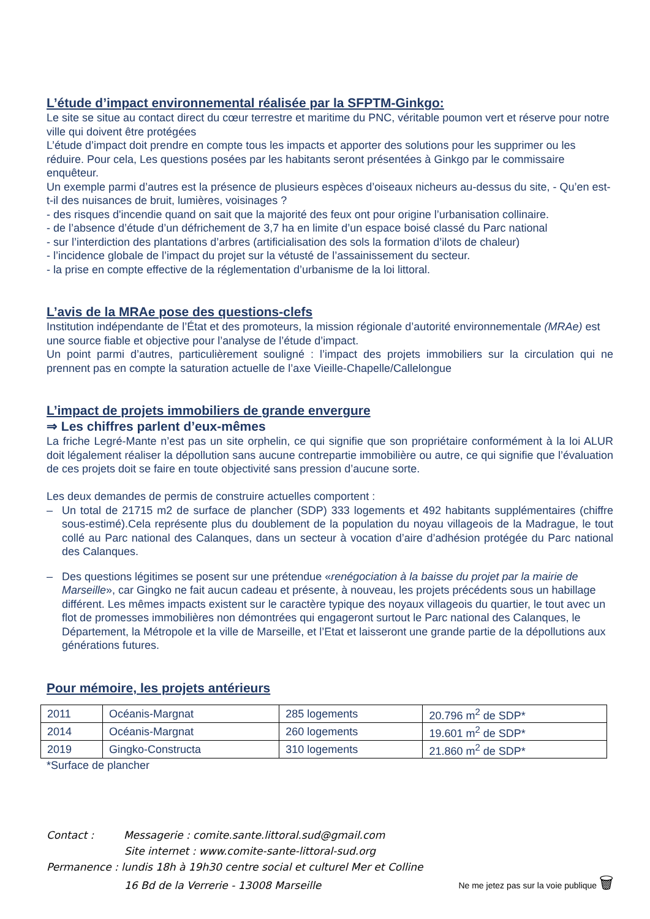L’étude d’impact environnemental réalisée par la SFPTM-Ginkgo:
Le site se situe au contact direct du cœur terrestre et maritime du PNC, véritable poumon vert et réserve pour notre ville qui doivent être protégées
L’étude d’impact doit prendre en compte tous les impacts et apporter des solutions pour les supprimer ou les réduire. Pour cela, Les questions posées par les habitants seront présentées à Ginkgo par le commissaire enquêteur.
Un exemple parmi d’autres est la présence de plusieurs espèces d’oiseaux nicheurs au-dessus du site, - Qu’en est-t-il des nuisances de bruit, lumières, voisinages ?
- des risques d'incendie quand on sait que la majorité des feux ont pour origine l’urbanisation collinaire.
- de l’absence d’étude d’un défrichement de 3,7 ha en limite d’un espace boisé classé du Parc national
- sur l’interdiction des plantations d’arbres (artificialisation des sols la formation d’ilots de chaleur)
- l’incidence globale de l’impact du projet sur la vétusté de l’assainissement du secteur.
- la prise en compte effective de la réglementation d’urbanisme de la loi littoral.
L’avis de la MRAe pose des questions-clefs
Institution indépendante de l’État et des promoteurs, la mission régionale d’autorité environnementale (MRAe) est une source fiable et objective pour l’analyse de l’étude d’impact.
Un point parmi d’autres, particulièrement souligné : l’impact des projets immobiliers sur la circulation qui ne prennent pas en compte la saturation actuelle de l’axe Vieille-Chapelle/Callelongue
L’impact de projets immobiliers de grande envergure
⇒ Les chiffres parlent d’eux-mêmes
La friche Legré-Mante n’est pas un site orphelin, ce qui signifie que son propriétaire conformément à la loi ALUR doit légalement réaliser la dépollution sans aucune contrepartie immobilière ou autre, ce qui signifie que l’évaluation de ces projets doit se faire en toute objectivité sans pression d’aucune sorte.
Les deux demandes de permis de construire actuelles comportent :
– Un total de 21715 m2 de surface de plancher (SDP) 333 logements et 492 habitants supplémentaires (chiffre sous-estimé).Cela représente plus du doublement de la population du noyau villageois de la Madrague, le tout collé au Parc national des Calanques, dans un secteur à vocation d’aire d’adhésion protégée du Parc national des Calanques.
– Des questions légitimes se posent sur une prétendue «renégociation à la baisse du projet par la mairie de Marseille», car Gingko ne fait aucun cadeau et présente, à nouveau, les projets précédents sous un habillage différent. Les mêmes impacts existent sur le caractère typique des noyaux villageois du quartier, le tout avec un flot de promesses immobilières non démontrées qui engageront surtout le Parc national des Calanques, le Département, la Métropole et la ville de Marseille, et l’Etat et laisseront une grande partie de la dépollutions aux générations futures.
Pour mémoire, les projets antérieurs
| 2011 | Océanis-Margnat | 285 logements | 20.796 m<sup>2</sup> de SDP* |
| 2014 | Océanis-Margnat | 260 logements | 19.601 m<sup>2</sup> de SDP* |
| 2019 | Gingko-Constructa | 310 logements | 21.860 m<sup>2</sup> de SDP* |
*Surface de plancher
Contact : Messagerie : comite.sante.littoral.sud@gmail.com
Site internet : www.comite-sante-littoral-sud.org
Permanence : lundis 18h à 19h30 centre social et culturel Mer et Colline
16 Bd de la Verrerie - 13008 Marseille
Ne me jetez pas sur la voie publique 🗑